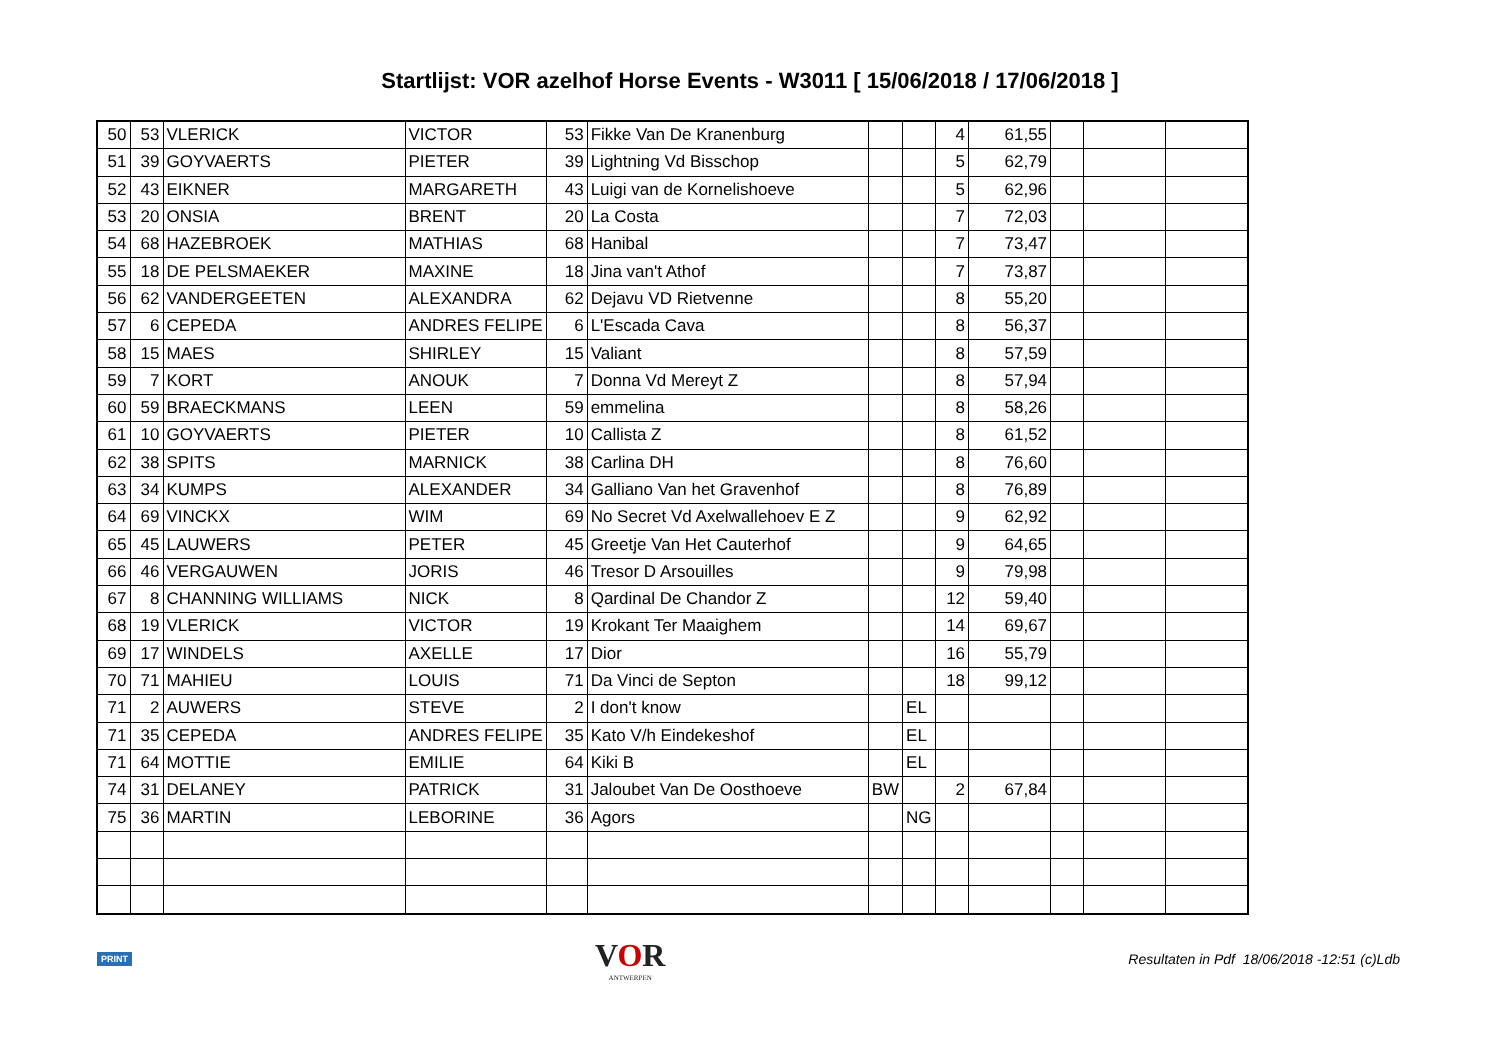Startlijst: VOR azelhof Horse Events - W3011 [ 15/06/2018 / 17/06/2018 ]
| 50 | 53 | VLERICK | VICTOR | 53 | Fikke Van De Kranenburg | | | 4 | 61,55 | | | |
| 51 | 39 | GOYVAERTS | PIETER | 39 | Lightning Vd Bisschop | | | 5 | 62,79 | | | |
| 52 | 43 | EIKNER | MARGARETH | 43 | Luigi van de Kornelishoeve | | | 5 | 62,96 | | | |
| 53 | 20 | ONSIA | BRENT | 20 | La Costa | | | 7 | 72,03 | | | |
| 54 | 68 | HAZEBROEK | MATHIAS | 68 | Hanibal | | | 7 | 73,47 | | | |
| 55 | 18 | DE PELSMAEKER | MAXINE | 18 | Jina van't Athof | | | 7 | 73,87 | | | |
| 56 | 62 | VANDERGEETEN | ALEXANDRA | 62 | Dejavu VD Rietvenne | | | 8 | 55,20 | | | |
| 57 | 6 | CEPEDA | ANDRES FELIPE | 6 | L'Escada Cava | | | 8 | 56,37 | | | |
| 58 | 15 | MAES | SHIRLEY | 15 | Valiant | | | 8 | 57,59 | | | |
| 59 | 7 | KORT | ANOUK | 7 | Donna Vd Mereyt Z | | | 8 | 57,94 | | | |
| 60 | 59 | BRAECKMANS | LEEN | 59 | emmelina | | | 8 | 58,26 | | | |
| 61 | 10 | GOYVAERTS | PIETER | 10 | Callista Z | | | 8 | 61,52 | | | |
| 62 | 38 | SPITS | MARNICK | 38 | Carlina DH | | | 8 | 76,60 | | | |
| 63 | 34 | KUMPS | ALEXANDER | 34 | Galliano Van het Gravenhof | | | 8 | 76,89 | | | |
| 64 | 69 | VINCKX | WIM | 69 | No Secret Vd Axelwallehoev E Z | | | 9 | 62,92 | | | |
| 65 | 45 | LAUWERS | PETER | 45 | Greetje Van Het Cauterhof | | | 9 | 64,65 | | | |
| 66 | 46 | VERGAUWEN | JORIS | 46 | Tresor D Arsouilles | | | 9 | 79,98 | | | |
| 67 | 8 | CHANNING WILLIAMS | NICK | 8 | Qardinal De Chandor Z | | | 12 | 59,40 | | | |
| 68 | 19 | VLERICK | VICTOR | 19 | Krokant Ter Maaighem | | | 14 | 69,67 | | | |
| 69 | 17 | WINDELS | AXELLE | 17 | Dior | | | 16 | 55,79 | | | |
| 70 | 71 | MAHIEU | LOUIS | 71 | Da Vinci de Septon | | | 18 | 99,12 | | | |
| 71 | 2 | AUWERS | STEVE | 2 | I don't know | | EL | | | | | |
| 71 | 35 | CEPEDA | ANDRES FELIPE | 35 | Kato V/h Eindekeshof | | EL | | | | | |
| 71 | 64 | MOTTIE | EMILIE | 64 | Kiki B | | EL | | | | | |
| 74 | 31 | DELANEY | PATRICK | 31 | Jaloubet Van De Oosthoeve | BW | | 2 | 67,84 | | | |
| 75 | 36 | MARTIN | LEBORINE | 36 | Agors | | NG | | | | | |
PRINT
VOR
ANTWERPEN
Resultaten in Pdf 18/06/2018 -12:51 (c)Ldb